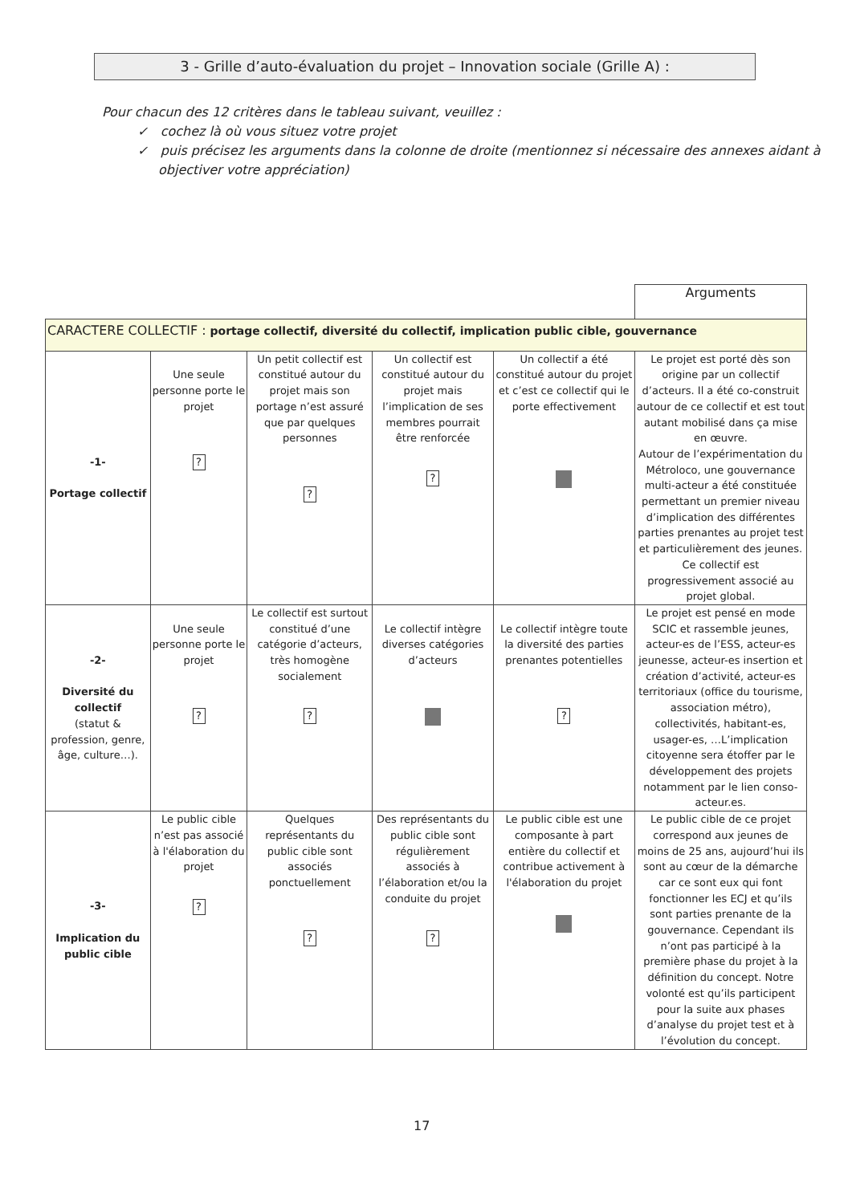3 - Grille d’auto-évaluation du projet – Innovation sociale (Grille A) :
Pour chacun des 12 critères dans le tableau suivant, veuillez :
✓ cochez là où vous situez votre projet
✓ puis précisez les arguments dans la colonne de droite (mentionnez si nécessaire des annexes aidant à objectiver votre appréciation)
| | | | | | Arguments |
| CARACTERE COLLECTIF : portage collectif, diversité du collectif, implication public cible, gouvernance | | | | | |
| -1- Portage collectif | Une seule personne porte le projet ? | Un petit collectif est constitué autour du projet mais son portage n’est assuré que par quelques personnes ? | Un collectif est constitué autour du projet mais l’implication de ses membres pourrait être renforcée ? | Un collectif a été constitué autour du projet et c’est ce collectif qui le porte effectivement | Le projet est porté dès son origine par un collectif d’acteurs. Il a été co-construit autour de ce collectif et est tout autant mobilisé dans ça mise en œuvre. Autour de l’expérimentation du Métroloco, une gouvernance multi-acteur a été constituée permettant un premier niveau d’implication des différentes parties prenantes au projet test et particulièrement des jeunes. Ce collectif est progressivement associé au projet global. |
| -2- Diversité du collectif (statut & profession, genre, âge, culture…). | Une seule personne porte le projet ? | Le collectif est surtout constitué d’une catégorie d’acteurs, très homogène socialement ? | Le collectif intègre diverses catégories d’acteurs | Le collectif intègre toute la diversité des parties prenantes potentielles ? | Le projet est pensé en mode SCIC et rassemble jeunes, acteur-es de l’ESS, acteur-es jeunesse, acteur-es insertion et création d’activité, acteur-es territoriaux (office du tourisme, association métro), collectivités, habitant-es, usager-es, …L’implication citoyenne sera étoffer par le développement des projets notamment par le lien conso-acteur.es. |
| -3- Implication du public cible | Le public cible n’est pas associé à l'élaboration du projet ? | Quelques représentants du public cible sont associés ponctuellement ? | Des représentants du public cible sont régulièrement associés à l’élaboration et/ou la conduite du projet ? | Le public cible est une composante à part entière du collectif et contribue activement à l'élaboration du projet | Le public cible de ce projet correspond aux jeunes de moins de 25 ans, aujourd’hui ils sont au cœur de la démarche car ce sont eux qui font fonctionner les ECJ et qu’ils sont parties prenante de la gouvernance. Cependant ils n’ont pas participé à la première phase du projet à la définition du concept. Notre volonté est qu’ils participent pour la suite aux phases d’analyse du projet test et à l’évolution du concept. |
17